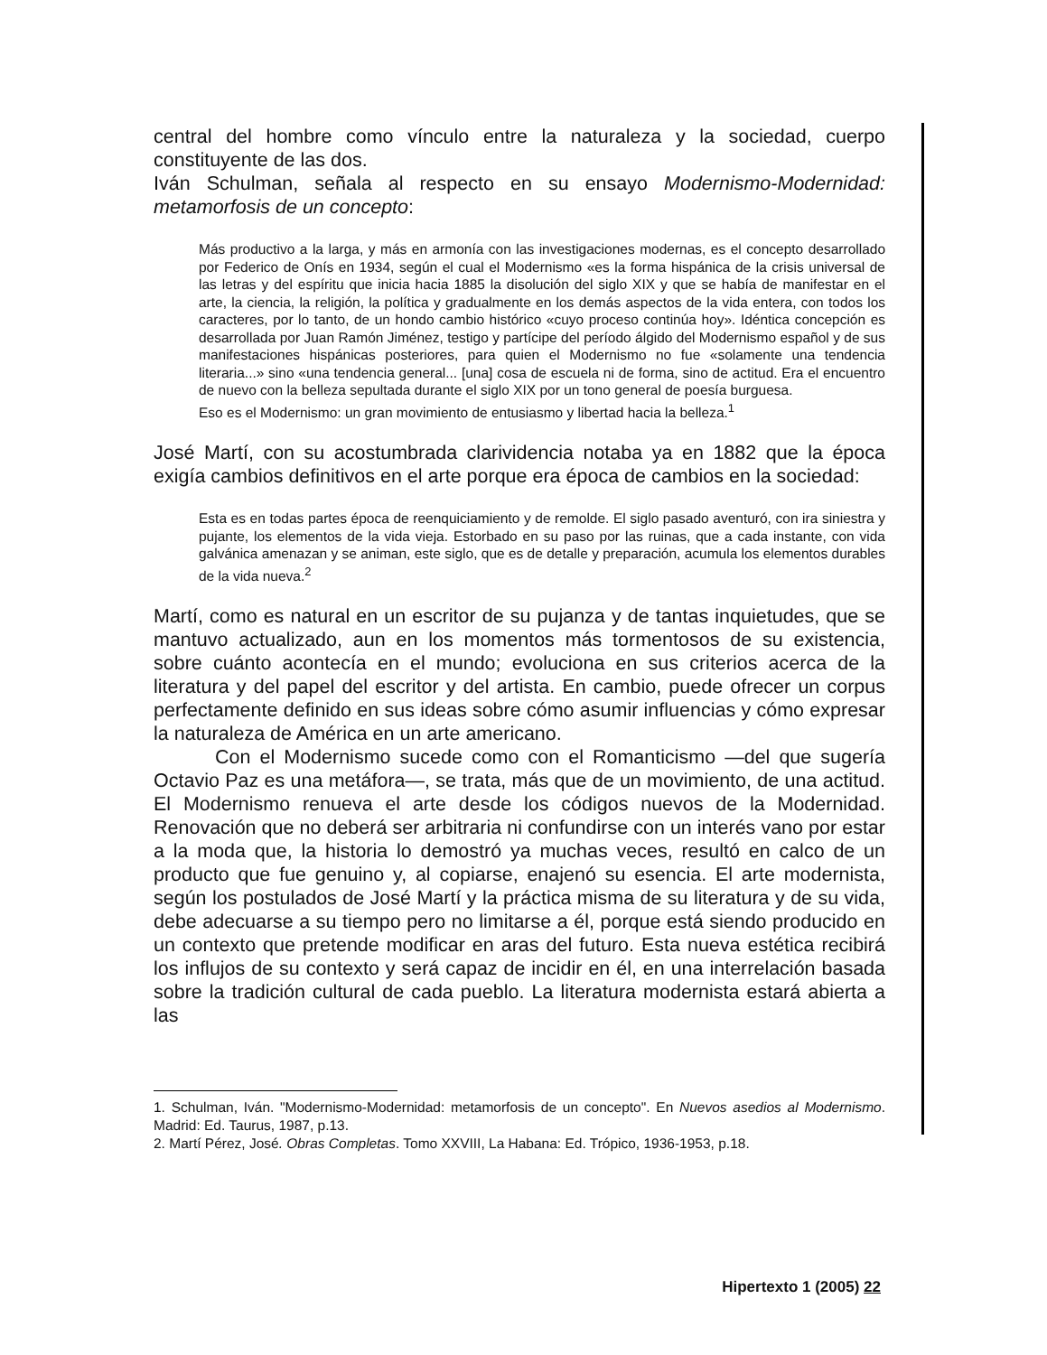central del hombre como vínculo entre la naturaleza y la sociedad, cuerpo constituyente de las dos.
Iván Schulman, señala al respecto en su ensayo Modernismo-Modernidad: metamorfosis de un concepto:
Más productivo a la larga, y más en armonía con las investigaciones modernas, es el concepto desarrollado por Federico de Onís en 1934, según el cual el Modernismo «es la forma hispánica de la crisis universal de las letras y del espíritu que inicia hacia 1885 la disolución del siglo XIX y que se había de manifestar en el arte, la ciencia, la religión, la política y gradualmente en los demás aspectos de la vida entera, con todos los caracteres, por lo tanto, de un hondo cambio histórico «cuyo proceso continúa hoy». Idéntica concepción es desarrollada por Juan Ramón Jiménez, testigo y partícipe del período álgido del Modernismo español y de sus manifestaciones hispánicas posteriores, para quien el Modernismo no fue «solamente una tendencia literaria...» sino «una tendencia general... [una] cosa de escuela ni de forma, sino de actitud. Era el encuentro de nuevo con la belleza sepultada durante el siglo XIX por un tono general de poesía burguesa.
Eso es el Modernismo: un gran movimiento de entusiasmo y libertad hacia la belleza.<sup>1</sup>
José Martí, con su acostumbrada clarividencia notaba ya en 1882 que la época exigía cambios definitivos en el arte porque era época de cambios en la sociedad:
Esta es en todas partes época de reenquiciamiento y de remolde. El siglo pasado aventuró, con ira siniestra y pujante, los elementos de la vida vieja. Estorbado en su paso por las ruinas, que a cada instante, con vida galvánica amenazan y se animan, este siglo, que es de detalle y preparación, acumula los elementos durables de la vida nueva.<sup>2</sup>
Martí, como es natural en un escritor de su pujanza y de tantas inquietudes, que se mantuvo actualizado, aun en los momentos más tormentosos de su existencia, sobre cuánto acontecía en el mundo; evoluciona en sus criterios acerca de la literatura y del papel del escritor y del artista. En cambio, puede ofrecer un corpus perfectamente definido en sus ideas sobre cómo asumir influencias y cómo expresar la naturaleza de América en un arte americano.
Con el Modernismo sucede como con el Romanticismo —del que sugería Octavio Paz es una metáfora—, se trata, más que de un movimiento, de una actitud. El Modernismo renueva el arte desde los códigos nuevos de la Modernidad. Renovación que no deberá ser arbitraria ni confundirse con un interés vano por estar a la moda que, la historia lo demostró ya muchas veces, resultó en calco de un producto que fue genuino y, al copiarse, enajenó su esencia. El arte modernista, según los postulados de José Martí y la práctica misma de su literatura y de su vida, debe adecuarse a su tiempo pero no limitarse a él, porque está siendo producido en un contexto que pretende modificar en aras del futuro. Esta nueva estética recibirá los influjos de su contexto y será capaz de incidir en él, en una interrelación basada sobre la tradición cultural de cada pueblo. La literatura modernista estará abierta a las
1. Schulman, Iván. "Modernismo-Modernidad: metamorfosis de un concepto". En Nuevos asedios al Modernismo. Madrid: Ed. Taurus, 1987, p.13.
2. Martí Pérez, José. Obras Completas. Tomo XXVIII, La Habana: Ed. Trópico, 1936-1953, p.18.
Hipertexto 1 (2005) 22